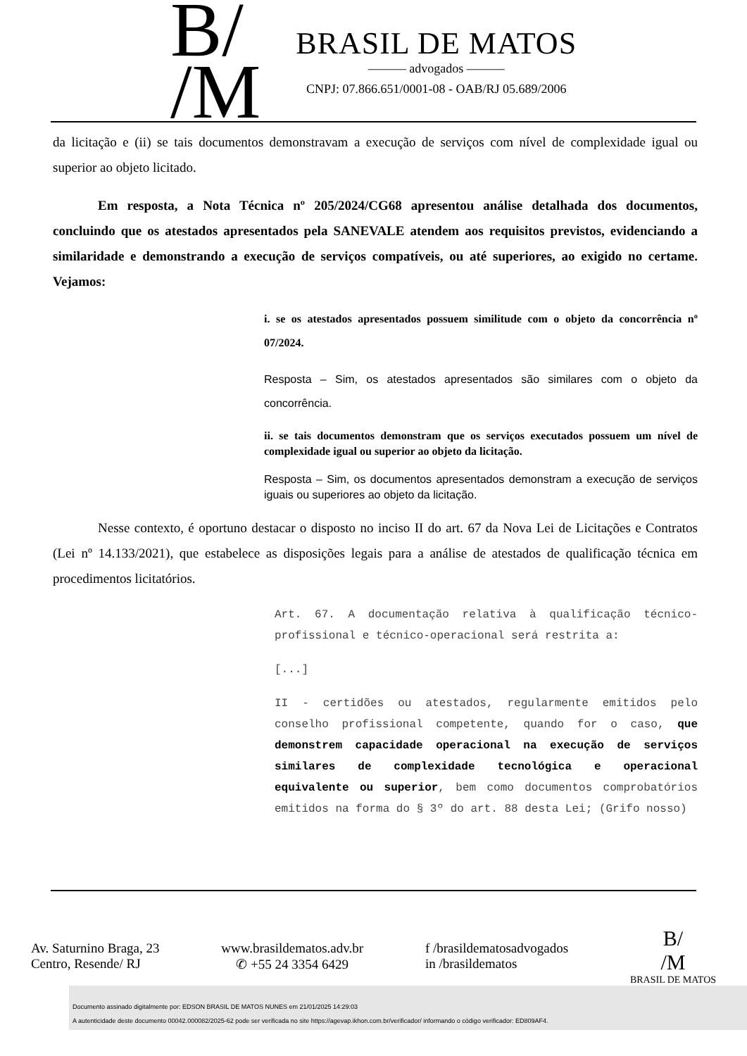B/
/M
BRASIL DE MATOS
——— advogados ———
CNPJ: 07.866.651/0001-08 - OAB/RJ 05.689/2006
da licitação e (ii) se tais documentos demonstravam a execução de serviços com nível de complexidade igual ou superior ao objeto licitado.
Em resposta, a Nota Técnica nº 205/2024/CG68 apresentou análise detalhada dos documentos, concluindo que os atestados apresentados pela SANEVALE atendem aos requisitos previstos, evidenciando a similaridade e demonstrando a execução de serviços compatíveis, ou até superiores, ao exigido no certame. Vejamos:
i. se os atestados apresentados possuem similitude com o objeto da concorrência nº 07/2024.
Resposta – Sim, os atestados apresentados são similares com o objeto da concorrência.
ii. se tais documentos demonstram que os serviços executados possuem um nível de complexidade igual ou superior ao objeto da licitação.
Resposta – Sim, os documentos apresentados demonstram a execução de serviços iguais ou superiores ao objeto da licitação.
Nesse contexto, é oportuno destacar o disposto no inciso II do art. 67 da Nova Lei de Licitações e Contratos (Lei nº 14.133/2021), que estabelece as disposições legais para a análise de atestados de qualificação técnica em procedimentos licitatórios.
Art. 67. A documentação relativa à qualificação técnico-profissional e técnico-operacional será restrita a:
[...]
II - certidões ou atestados, regularmente emitidos pelo conselho profissional competente, quando for o caso, que demonstrem capacidade operacional na execução de serviços similares de complexidade tecnológica e operacional equivalente ou superior, bem como documentos comprobatórios emitidos na forma do § 3º do art. 88 desta Lei; (Grifo nosso)
Av. Saturnino Braga, 23
Centro, Resende/ RJ
www.brasildematos.adv.br
✆ +55 24 3354 6429
f /brasildematosadvogados
in /brasildematos
B/
/M
BRASIL DE MATOS
Documento assinado digitalmente por: EDSON BRASIL DE MATOS NUNES em 21/01/2025 14:29:03
A autenticidade deste documento 00042.000082/2025-62 pode ser verificada no site https://agevap.ikhon.com.br/verificador/ informando o código verificador: ED809AF4.